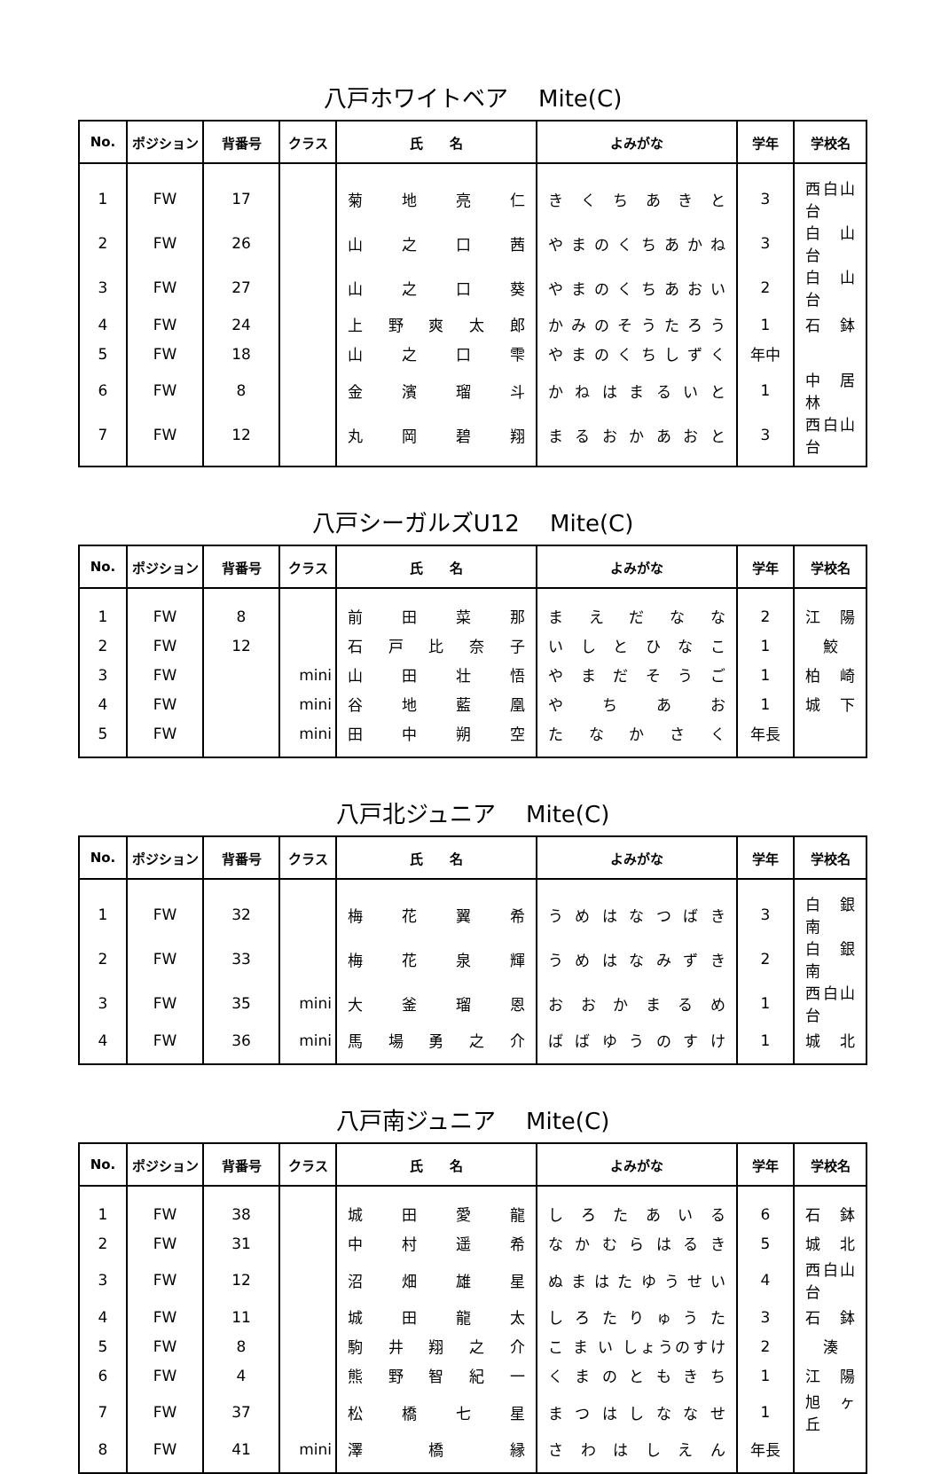八戸ホワイトベア　 Mite(C)
| No. | ポジション | 背番号 | クラス | 氏 名 | よみがな | 学年 | 学校名 |
| --- | --- | --- | --- | --- | --- | --- | --- |
| 1 | FW | 17 | | 菊 地 亮 仁 | き く ち あ き と | 3 | 西白山台 |
| 2 | FW | 26 | | 山 之 口 茜 | や ま の く ち あ か ね | 3 | 白 山 台 |
| 3 | FW | 27 | | 山 之 口 葵 | や ま の く ち あ お い | 2 | 白 山 台 |
| 4 | FW | 24 | | 上 野 爽 太 郎 | か み の そ う た ろ う | 1 | 石 鉢 |
| 5 | FW | 18 | | 山 之 口 雫 | や ま の く ち し ず く | 年中 | |
| 6 | FW | 8 | | 金 濱 瑠 斗 | か ね は ま る い と | 1 | 中 居 林 |
| 7 | FW | 12 | | 丸 岡 碧 翔 | ま る お か あ お と | 3 | 西白山台 |
八戸シーガルズU12　 Mite(C)
| No. | ポジション | 背番号 | クラス | 氏 名 | よみがな | 学年 | 学校名 |
| --- | --- | --- | --- | --- | --- | --- | --- |
| 1 | FW | 8 | | 前 田 菜 那 | ま え だ な な | 2 | 江 陽 |
| 2 | FW | 12 | | 石 戸 比 奈 子 | い し と ひ な こ | 1 | 鮫 |
| 3 | FW | | mini | 山 田 壮 悟 | や ま だ そ う ご | 1 | 柏 崎 |
| 4 | FW | | mini | 谷 地 藍 凰 | や ち あ お | 1 | 城 下 |
| 5 | FW | | mini | 田 中 朔 空 | た な か さ く | 年長 | |
八戸北ジュニア　 Mite(C)
| No. | ポジション | 背番号 | クラス | 氏 名 | よみがな | 学年 | 学校名 |
| --- | --- | --- | --- | --- | --- | --- | --- |
| 1 | FW | 32 | | 梅 花 翼 希 | う め は な つ ば き | 3 | 白 銀 南 |
| 2 | FW | 33 | | 梅 花 泉 輝 | う め は な み ず き | 2 | 白 銀 南 |
| 3 | FW | 35 | mini | 大 釜 瑠 恩 | お お か ま る め | 1 | 西白山台 |
| 4 | FW | 36 | mini | 馬 場 勇 之 介 | ば ば ゆ う の す け | 1 | 城 北 |
八戸南ジュニア　 Mite(C)
| No. | ポジション | 背番号 | クラス | 氏 名 | よみがな | 学年 | 学校名 |
| --- | --- | --- | --- | --- | --- | --- | --- |
| 1 | FW | 38 | | 城 田 愛 龍 | し ろ た あ い る | 6 | 石 鉢 |
| 2 | FW | 31 | | 中 村 遥 希 | な か む ら は る き | 5 | 城 北 |
| 3 | FW | 12 | | 沼 畑 雄 星 | ぬ ま は た ゆ う せ い | 4 | 西白山台 |
| 4 | FW | 11 | | 城 田 龍 太 | し ろ た り ゅ う た | 3 | 石 鉢 |
| 5 | FW | 8 | | 駒 井 翔 之 介 | こ ま い しょうのすけ | 2 | 湊 |
| 6 | FW | 4 | | 熊 野 智 紀 一 | く ま の と も き ち | 1 | 江 陽 |
| 7 | FW | 37 | | 松 橋 七 星 | ま つ は し な な せ | 1 | 旭 ヶ 丘 |
| 8 | FW | 41 | mini | 澤 橋 縁 | さ わ は し え ん | 年長 | |